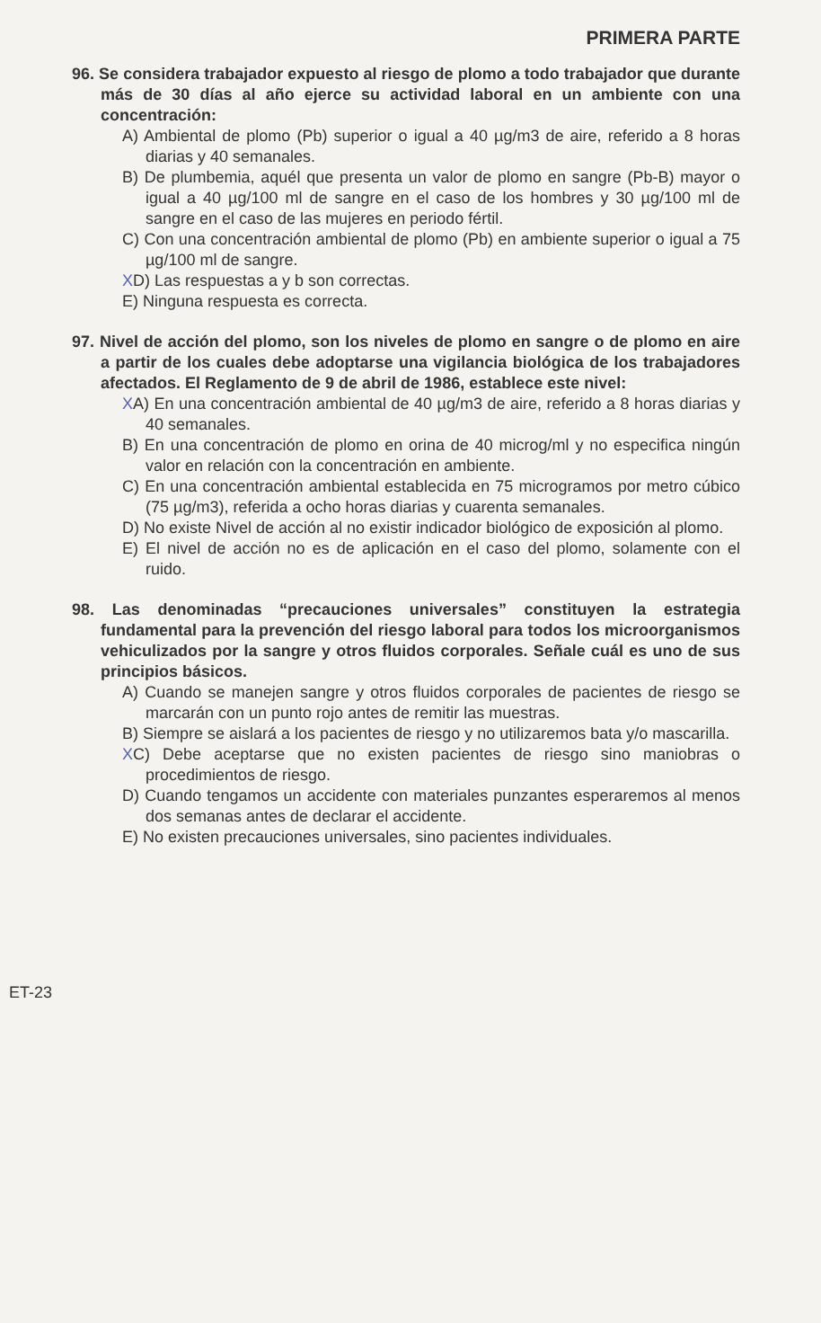PRIMERA PARTE
96. Se considera trabajador expuesto al riesgo de plomo a todo trabajador que durante más de 30 días al año ejerce su actividad laboral en un ambiente con una concentración:
A) Ambiental de plomo (Pb) superior o igual a 40 µg/m3 de aire, referido a 8 horas diarias y 40 semanales.
B) De plumbemia, aquél que presenta un valor de plomo en sangre (Pb-B) mayor o igual a 40 µg/100 ml de sangre en el caso de los hombres y 30 µg/100 ml de sangre en el caso de las mujeres en periodo fértil.
C) Con una concentración ambiental de plomo (Pb) en ambiente superior o igual a 75 µg/100 ml de sangre.
XD) Las respuestas a y b son correctas.
E) Ninguna respuesta es correcta.
97. Nivel de acción del plomo, son los niveles de plomo en sangre o de plomo en aire a partir de los cuales debe adoptarse una vigilancia biológica de los trabajadores afectados. El Reglamento de 9 de abril de 1986, establece este nivel:
XA) En una concentración ambiental de 40 µg/m3 de aire, referido a 8 horas diarias y 40 semanales.
B) En una concentración de plomo en orina de 40 microg/ml y no especifica ningún valor en relación con la concentración en ambiente.
C) En una concentración ambiental establecida en 75 microgramos por metro cúbico (75 µg/m3), referida a ocho horas diarias y cuarenta semanales.
D) No existe Nivel de acción al no existir indicador biológico de exposición al plomo.
E) El nivel de acción no es de aplicación en el caso del plomo, solamente con el ruido.
98. Las denominadas “precauciones universales” constituyen la estrategia fundamental para la prevención del riesgo laboral para todos los microorganismos vehiculizados por la sangre y otros fluidos corporales. Señale cuál es uno de sus principios básicos.
A) Cuando se manejen sangre y otros fluidos corporales de pacientes de riesgo se marcarán con un punto rojo antes de remitir las muestras.
B) Siempre se aislará a los pacientes de riesgo y no utilizaremos bata y/o mascarilla.
XC) Debe aceptarse que no existen pacientes de riesgo sino maniobras o procedimientos de riesgo.
D) Cuando tengamos un accidente con materiales punzantes esperaremos al menos dos semanas antes de declarar el accidente.
E) No existen precauciones universales, sino pacientes individuales.
ET-23